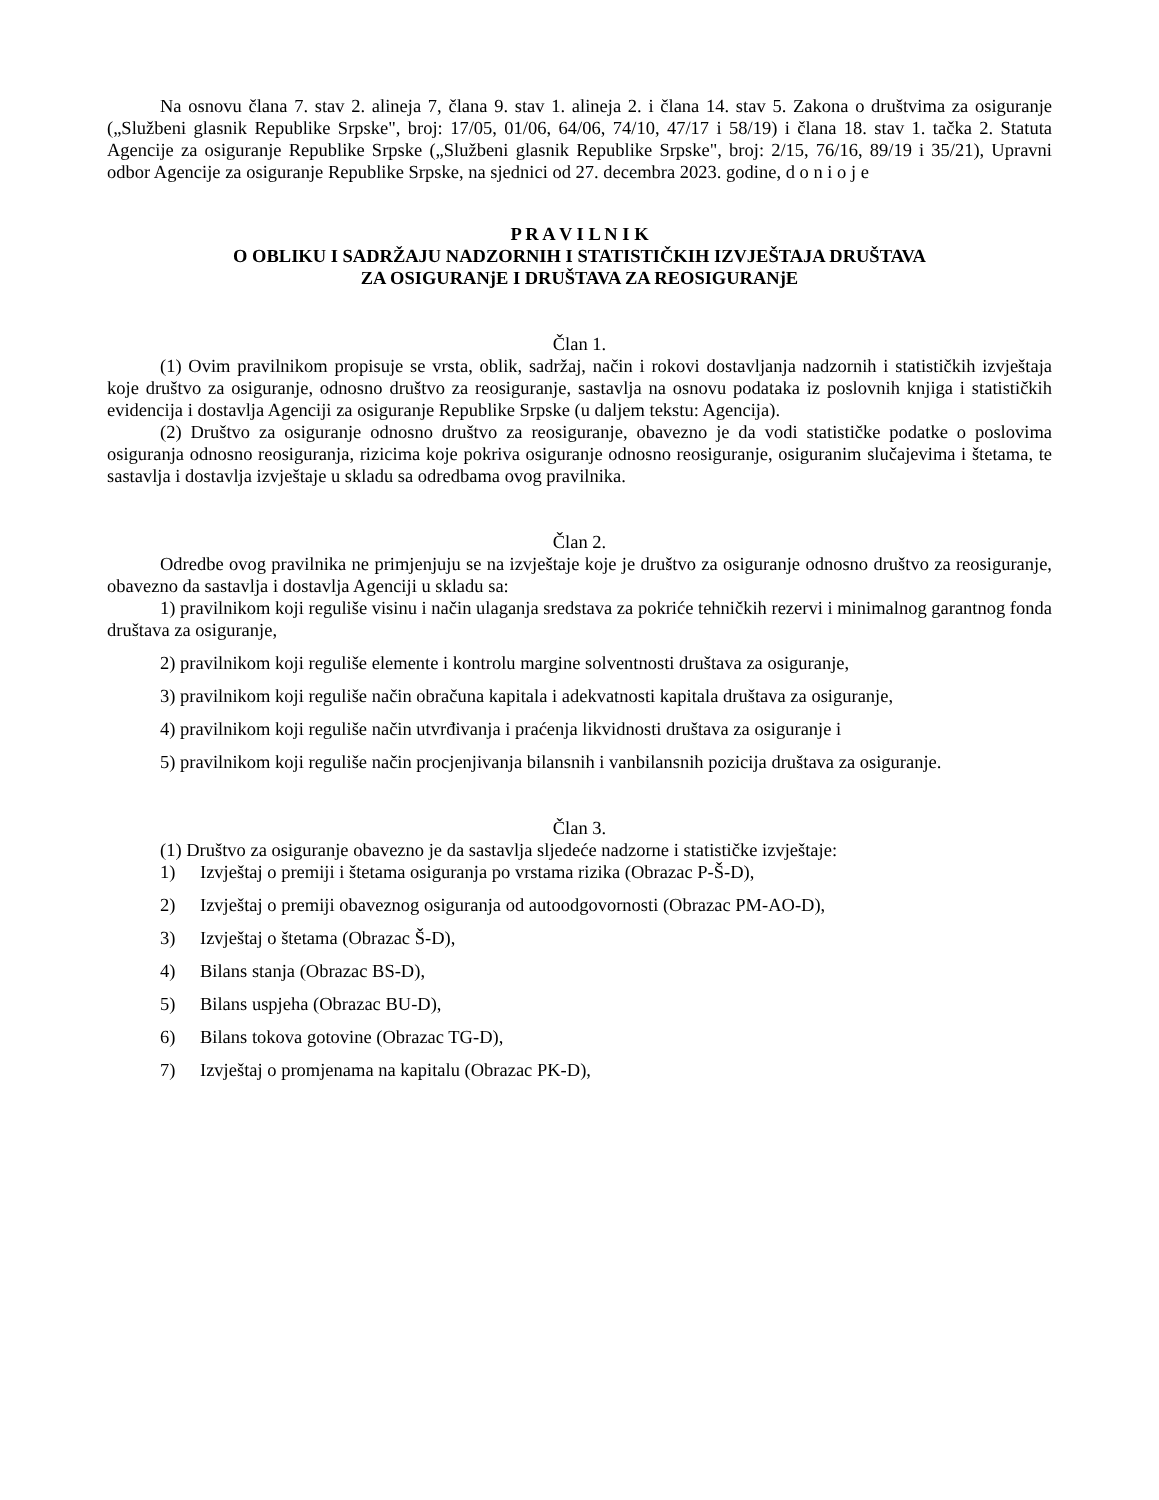Na osnovu člana 7. stav 2. alineja 7, člana 9. stav 1. alineja 2. i člana 14. stav 5. Zakona o društvima za osiguranje („Službeni glasnik Republike Srpske", broj: 17/05, 01/06, 64/06, 74/10, 47/17 i 58/19) i člana 18. stav 1. tačka 2. Statuta Agencije za osiguranje Republike Srpske („Službeni glasnik Republike Srpske", broj: 2/15, 76/16, 89/19 i 35/21), Upravni odbor Agencije za osiguranje Republike Srpske, na sjednici od 27. decembra 2023. godine, d o n i o j e
P R A V I L N I K
O OBLIKU I SADRŽAJU NADZORNIH I STATISTIČKIH IZVJEŠTAJA DRUŠTAVA
ZA OSIGURANjE I DRUŠTAVA ZA REOSIGURANjE
Član 1.
(1) Ovim pravilnikom propisuje se vrsta, oblik, sadržaj, način i rokovi dostavljanja nadzornih i statističkih izvještaja koje društvo za osiguranje, odnosno društvo za reosiguranje, sastavlja na osnovu podataka iz poslovnih knjiga i statističkih evidencija i dostavlja Agenciji za osiguranje Republike Srpske (u daljem tekstu: Agencija).
(2) Društvo za osiguranje odnosno društvo za reosiguranje, obavezno je da vodi statističke podatke o poslovima osiguranja odnosno reosiguranja, rizicima koje pokriva osiguranje odnosno reosiguranje, osiguranim slučajevima i štetama, te sastavlja i dostavlja izvještaje u skladu sa odredbama ovog pravilnika.
Član 2.
Odredbe ovog pravilnika ne primjenjuju se na izvještaje koje je društvo za osiguranje odnosno društvo za reosiguranje, obavezno da sastavlja i dostavlja Agenciji u skladu sa:
1) pravilnikom koji reguliše visinu i način ulaganja sredstava za pokriće tehničkih rezervi i minimalnog garantnog fonda društava za osiguranje,
2) pravilnikom koji reguliše elemente i kontrolu margine solventnosti društava za osiguranje,
3) pravilnikom koji reguliše način obračuna kapitala i adekvatnosti kapitala društava za osiguranje,
4) pravilnikom koji reguliše način utvrđivanja i praćenja likvidnosti društava za osiguranje i
5) pravilnikom koji reguliše način procjenjivanja bilansnih i vanbilansnih pozicija društava za osiguranje.
Član 3.
(1) Društvo za osiguranje obavezno je da sastavlja sljedeće nadzorne i statističke izvještaje:
1) Izvještaj o premiji i štetama osiguranja po vrstama rizika (Obrazac P-Š-D),
2) Izvještaj o premiji obaveznog osiguranja od autoodgovornosti (Obrazac PM-AO-D),
3) Izvještaj o štetama (Obrazac Š-D),
4) Bilans stanja (Obrazac BS-D),
5) Bilans uspjeha (Obrazac BU-D),
6) Bilans tokova gotovine (Obrazac TG-D),
7) Izvještaj o promjenama na kapitalu (Obrazac PK-D),